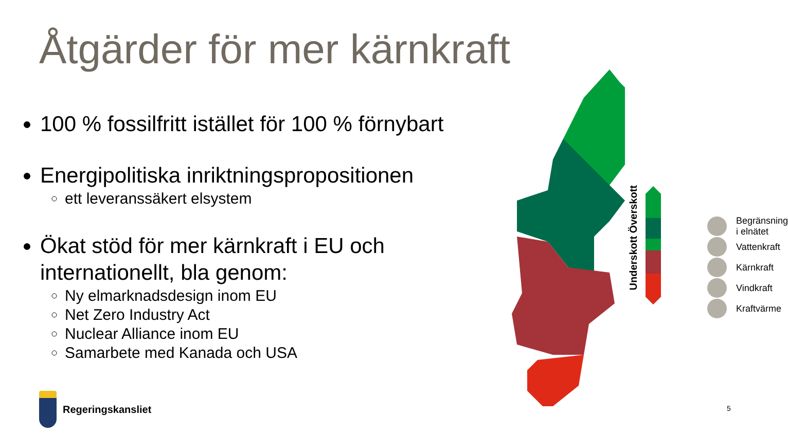Åtgärder för mer kärnkraft
100 % fossilfritt istället för 100 % förnybart
Energipolitiska inriktningspropositionen
ett leveranssäkert elsystem
Ökat stöd för mer kärnkraft i EU och internationellt, bla genom:
Ny elmarknadsdesign inom EU
Net Zero Industry Act
Nuclear Alliance inom EU
Samarbete med Kanada och USA
Underskott Överskott
Begränsning
i elnätet
Vattenkraft
Kärnkraft
Vindkraft
Kraftvärme
Regeringskansliet
5